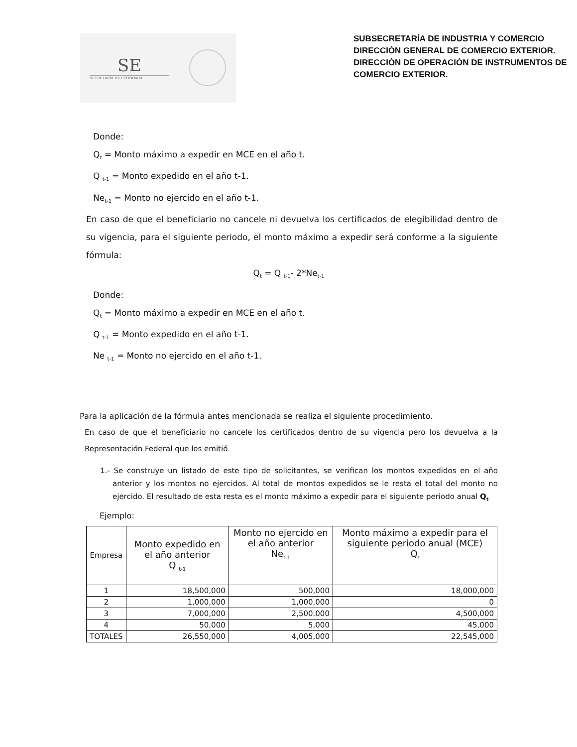SE
SECRETARÍA DE ECONOMÍA
SUBSECRETARÍA DE INDUSTRIA Y COMERCIO
DIRECCIÓN GENERAL DE COMERCIO EXTERIOR.
DIRECCIÓN DE OPERACIÓN DE INSTRUMENTOS DE COMERCIO EXTERIOR.
Donde:
Q<sub>t</sub> = Monto máximo a expedir en MCE en el año t.
Q <sub>t-1</sub> = Monto expedido en el año t-1.
Ne<sub>t-1</sub> = Monto no ejercido en el año t-1.
En caso de que el beneficiario no cancele ni devuelva los certificados de elegibilidad dentro de su vigencia, para el siguiente periodo, el monto máximo a expedir será conforme a la siguiente fórmula:
Q<sub>t</sub> = Q <sub>t-1</sub>- 2*Ne<sub>t-1</sub>
Donde:
Q<sub>t</sub> = Monto máximo a expedir en MCE en el año t.
Q <sub>t-1</sub> = Monto expedido en el año t-1.
Ne <sub>t-1</sub> = Monto no ejercido en el año t-1.
Para la aplicación de la fórmula antes mencionada se realiza el siguiente procedimiento.
En caso de que el beneficiario no cancele los certificados dentro de su vigencia pero los devuelva a la Representación Federal que los emitió
1.- Se construye un listado de este tipo de solicitantes, se verifican los montos expedidos en el año anterior y los montos no ejercidos. Al total de montos expedidos se le resta el total del monto no ejercido. El resultado de esta resta es el monto máximo a expedir para el siguiente periodo anual Q<sub>t</sub>
Ejemplo:
| Empresa | Monto expedido en el año anterior Q <sub>t-1</sub> | Monto no ejercido en el año anterior Ne<sub>t-1</sub> | Monto máximo a expedir para el siguiente periodo anual (MCE) Q<sub>t</sub> |
| --- | --- | --- | --- |
| 1 | 18,500,000 | 500,000 | 18,000,000 |
| 2 | 1,000,000 | 1,000,000 | 0 |
| 3 | 7,000,000 | 2,500.000 | 4,500,000 |
| 4 | 50,000 | 5,000 | 45,000 |
| TOTALES | 26,550,000 | 4,005,000 | 22,545,000 |